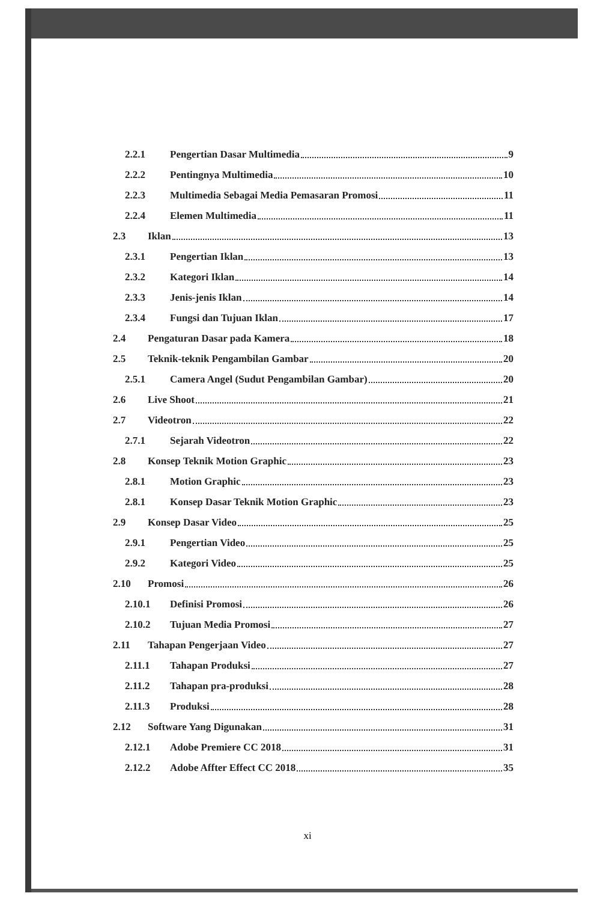2.2.1 Pengertian Dasar Multimedia 9
2.2.2 Pentingnya Multimedia 10
2.2.3 Multimedia Sebagai Media Pemasaran Promosi 11
2.2.4 Elemen Multimedia 11
2.3 Iklan 13
2.3.1 Pengertian Iklan 13
2.3.2 Kategori Iklan 14
2.3.3 Jenis-jenis Iklan 14
2.3.4 Fungsi dan Tujuan Iklan 17
2.4 Pengaturan Dasar pada Kamera 18
2.5 Teknik-teknik Pengambilan Gambar 20
2.5.1 Camera Angel (Sudut Pengambilan Gambar) 20
2.6 Live Shoot 21
2.7 Videotron 22
2.7.1 Sejarah Videotron 22
2.8 Konsep Teknik Motion Graphic 23
2.8.1 Motion Graphic 23
2.8.1 Konsep Dasar Teknik Motion Graphic 23
2.9 Konsep Dasar Video 25
2.9.1 Pengertian Video 25
2.9.2 Kategori Video 25
2.10 Promosi 26
2.10.1 Definisi Promosi 26
2.10.2 Tujuan Media Promosi 27
2.11 Tahapan Pengerjaan Video 27
2.11.1 Tahapan Produksi 27
2.11.2 Tahapan pra-produksi 28
2.11.3 Produksi 28
2.12 Software Yang Digunakan 31
2.12.1 Adobe Premiere CC 2018 31
2.12.2 Adobe Affter Effect CC 2018 35
xi